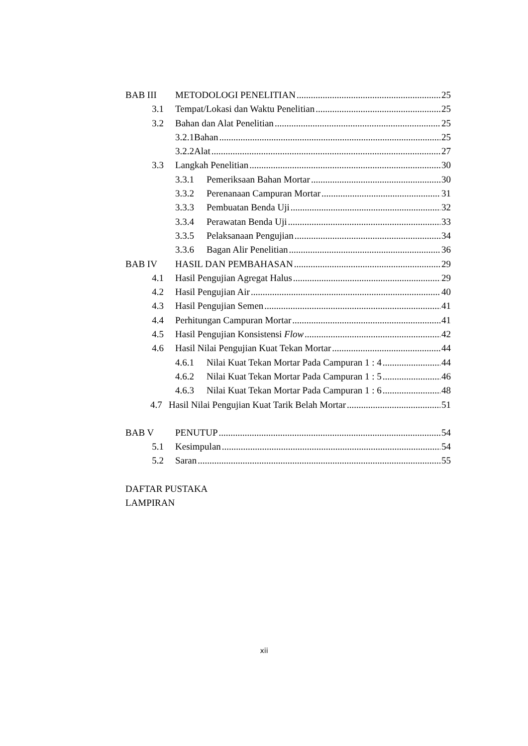BAB III METODOLOGI PENELITIAN 25
3.1 Tempat/Lokasi dan Waktu Penelitian 25
3.2 Bahan dan Alat Penelitian 25
3.2.1Bahan 25
3.2.2Alat 27
3.3 Langkah Penelitian 30
3.3.1 Pemeriksaan Bahan Mortar 30
3.3.2 Perenanaan Campuran Mortar 31
3.3.3 Pembuatan Benda Uji 32
3.3.4 Perawatan Benda Uji 33
3.3.5 Pelaksanaan Pengujian 34
3.3.6 Bagan Alir Penelitian 36
BAB IV HASIL DAN PEMBAHASAN 29
4.1 Hasil Pengujian Agregat Halus 29
4.2 Hasil Pengujian Air 40
4.3 Hasil Pengujian Semen 41
4.4 Perhitungan Campuran Mortar 41
4.5 Hasil Pengujian Konsistensi Flow 42
4.6 Hasil Nilai Pengujian Kuat Tekan Mortar 44
4.6.1 Nilai Kuat Tekan Mortar Pada Campuran 1 : 4 44
4.6.2 Nilai Kuat Tekan Mortar Pada Campuran 1 : 5 46
4.6.3 Nilai Kuat Tekan Mortar Pada Campuran 1 : 6 48
4.7 Hasil Nilai Pengujian Kuat Tarik Belah Mortar 51
BAB V PENUTUP 54
5.1 Kesimpulan 54
5.2 Saran 55
DAFTAR PUSTAKA
LAMPIRAN
xii